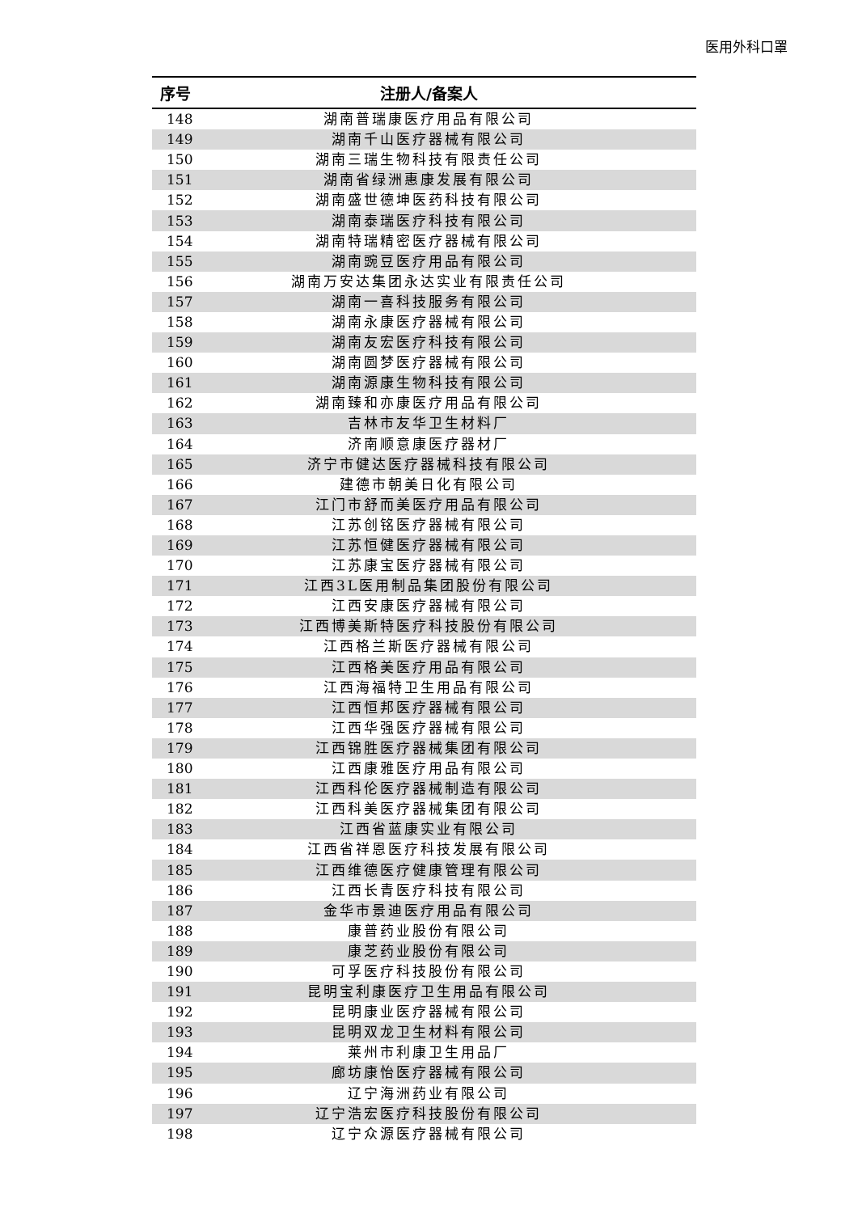医用外科口罩
| 序号 | 注册人/备案人 |
| --- | --- |
| 148 | 湖南普瑞康医疗用品有限公司 |
| 149 | 湖南千山医疗器械有限公司 |
| 150 | 湖南三瑞生物科技有限责任公司 |
| 151 | 湖南省绿洲惠康发展有限公司 |
| 152 | 湖南盛世德坤医药科技有限公司 |
| 153 | 湖南泰瑞医疗科技有限公司 |
| 154 | 湖南特瑞精密医疗器械有限公司 |
| 155 | 湖南豌豆医疗用品有限公司 |
| 156 | 湖南万安达集团永达实业有限责任公司 |
| 157 | 湖南一喜科技服务有限公司 |
| 158 | 湖南永康医疗器械有限公司 |
| 159 | 湖南友宏医疗科技有限公司 |
| 160 | 湖南圆梦医疗器械有限公司 |
| 161 | 湖南源康生物科技有限公司 |
| 162 | 湖南臻和亦康医疗用品有限公司 |
| 163 | 吉林市友华卫生材料厂 |
| 164 | 济南顺意康医疗器材厂 |
| 165 | 济宁市健达医疗器械科技有限公司 |
| 166 | 建德市朝美日化有限公司 |
| 167 | 江门市舒而美医疗用品有限公司 |
| 168 | 江苏创铭医疗器械有限公司 |
| 169 | 江苏恒健医疗器械有限公司 |
| 170 | 江苏康宝医疗器械有限公司 |
| 171 | 江西3L医用制品集团股份有限公司 |
| 172 | 江西安康医疗器械有限公司 |
| 173 | 江西博美斯特医疗科技股份有限公司 |
| 174 | 江西格兰斯医疗器械有限公司 |
| 175 | 江西格美医疗用品有限公司 |
| 176 | 江西海福特卫生用品有限公司 |
| 177 | 江西恒邦医疗器械有限公司 |
| 178 | 江西华强医疗器械有限公司 |
| 179 | 江西锦胜医疗器械集团有限公司 |
| 180 | 江西康雅医疗用品有限公司 |
| 181 | 江西科伦医疗器械制造有限公司 |
| 182 | 江西科美医疗器械集团有限公司 |
| 183 | 江西省蓝康实业有限公司 |
| 184 | 江西省祥恩医疗科技发展有限公司 |
| 185 | 江西维德医疗健康管理有限公司 |
| 186 | 江西长青医疗科技有限公司 |
| 187 | 金华市景迪医疗用品有限公司 |
| 188 | 康普药业股份有限公司 |
| 189 | 康芝药业股份有限公司 |
| 190 | 可孚医疗科技股份有限公司 |
| 191 | 昆明宝利康医疗卫生用品有限公司 |
| 192 | 昆明康业医疗器械有限公司 |
| 193 | 昆明双龙卫生材料有限公司 |
| 194 | 莱州市利康卫生用品厂 |
| 195 | 廊坊康怡医疗器械有限公司 |
| 196 | 辽宁海洲药业有限公司 |
| 197 | 辽宁浩宏医疗科技股份有限公司 |
| 198 | 辽宁众源医疗器械有限公司 |